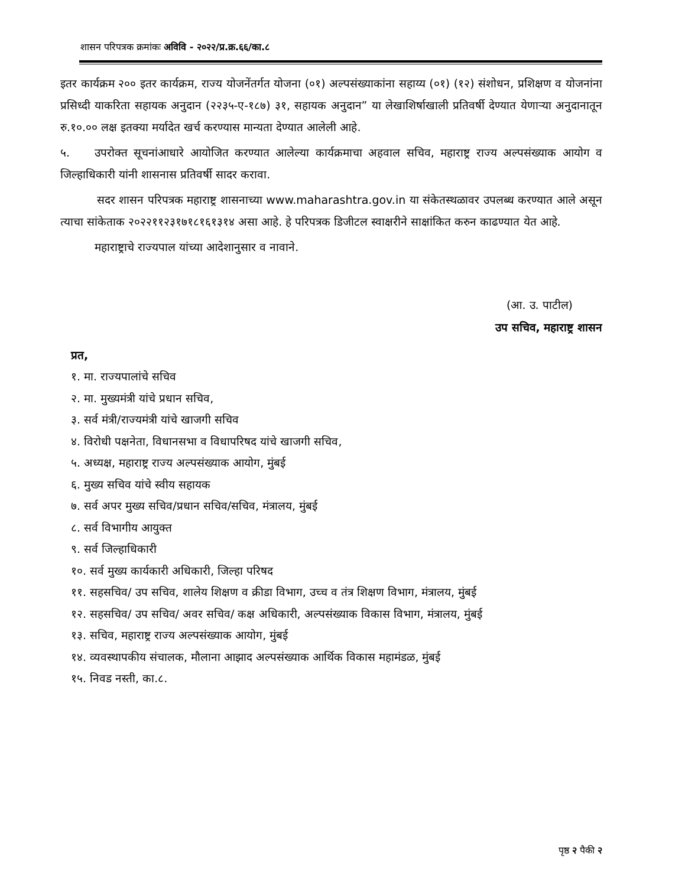शासन परिपत्रक क्रमांकः अविवि - २०२२/प्र.क्र.६६/का.८
इतर कार्यक्रम २०० इतर कार्यक्रम, राज्य योजनेंतर्गत योजना (०१) अल्पसंख्याकांना सहाय्य (०१) (१२) संशोधन, प्रशिक्षण व योजनांना प्रसिध्दी याकरिता सहायक अनुदान (२२३५-ए-१८७) ३१, सहायक अनुदान” या लेखाशिर्षाखाली प्रतिवर्षी देण्यात येणाऱ्या अनुदानातून रु.१०.०० लक्ष इतक्या मर्यादेत खर्च करण्यास मान्यता देण्यात आलेली आहे.
५. उपरोक्त सूचनांआधारे आयोजित करण्यात आलेल्या कार्यक्रमाचा अहवाल सचिव, महाराष्ट्र राज्य अल्पसंख्याक आयोग व जिल्हाधिकारी यांनी शासनास प्रतिवर्षी सादर करावा.
सदर शासन परिपत्रक महाराष्ट्र शासनाच्या www.maharashtra.gov.in या संकेतस्थळावर उपलब्ध करण्यात आले असून त्याचा सांकेताक २०२२११२३१७१८१६१३१४ असा आहे. हे परिपत्रक डिजीटल स्वाक्षरीने साक्षांकित करुन काढण्यात येत आहे.
महाराष्ट्राचे राज्यपाल यांच्या आदेशानुसार व नावाने.
(आ. उ. पाटील)
उप सचिव, महाराष्ट्र शासन
प्रत,
१. मा. राज्यपालांचे सचिव
२. मा. मुख्यमंत्री यांचे प्रधान सचिव,
३. सर्व मंत्री/राज्यमंत्री यांचे खाजगी सचिव
४. विरोधी पक्षनेता, विधानसभा व विधापरिषद यांचे खाजगी सचिव,
५. अध्यक्ष, महाराष्ट्र राज्य अल्पसंख्याक आयोग, मुंबई
६. मुख्य सचिव यांचे स्वीय सहायक
७. सर्व अपर मुख्य सचिव/प्रधान सचिव/सचिव, मंत्रालय, मुंबई
८. सर्व विभागीय आयुक्त
९. सर्व जिल्हाधिकारी
१०. सर्व मुख्य कार्यकारी अधिकारी, जिल्हा परिषद
११. सहसचिव/ उप सचिव, शालेय शिक्षण व क्रीडा विभाग, उच्च व तंत्र शिक्षण विभाग, मंत्रालय, मुंबई
१२. सहसचिव/ उप सचिव/ अवर सचिव/ कक्ष अधिकारी, अल्पसंख्याक विकास विभाग, मंत्रालय, मुंबई
१३. सचिव, महाराष्ट्र राज्य अल्पसंख्याक आयोग, मुंबई
१४. व्यवस्थापकीय संचालक, मौलाना आझाद अल्पसंख्याक आर्थिक विकास महामंडळ, मुंबई
१५. निवड नस्ती, का.८.
पृष्ठ २ पैकी २